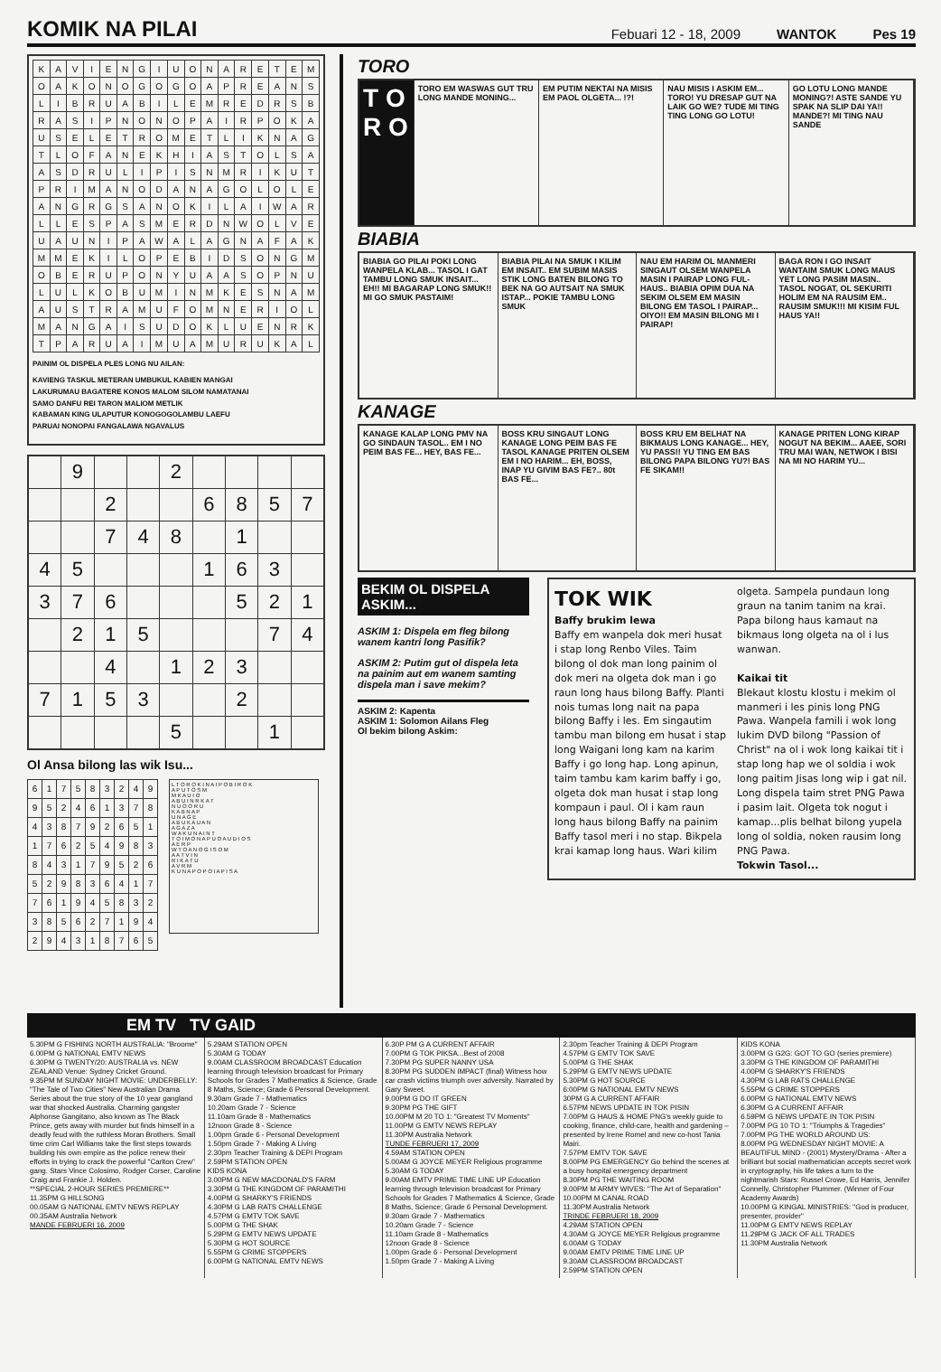KOMIK NA PILAI
Febuari 12 - 18, 2009 WANTOK Pes 19
| K | A | V | I | E | N | G | I | U | O | N | A | R | E | T | E | M |
| O | A | K | O | N | O | G | O | G | O | A | P | R | E | A | N | S |
| L | I | B | R | U | A | B | I | L | E | M | R | E | D | R | S | B |
| R | A | S | I | P | N | O | N | O | P | A | I | R | P | O | K | A |
| U | S | E | L | E | T | R | O | M | E | T | L | I | K | N | A | G |
| T | L | O | F | A | N | E | K | H | I | A | S | T | O | L | S | A |
| A | S | D | R | U | L | I | P | I | S | N | M | R | I | K | U | T |
| P | R | I | M | A | N | O | D | A | N | A | G | O | L | O | L | E |
| A | N | G | R | G | S | A | N | O | K | I | L | A | I | W | A | R |
| L | L | E | S | P | A | S | M | E | R | D | N | W | O | L | V | E |
| U | A | U | N | I | P | A | W | A | L | A | G | N | A | F | A | K |
| M | M | E | K | I | L | O | P | E | B | I | D | S | O | N | G | M |
| O | B | E | R | U | P | O | N | Y | U | A | A | S | O | P | N | U |
| L | U | L | K | O | B | U | M | I | N | M | K | E | S | N | A | M |
| A | U | S | T | R | A | M | U | F | O | M | N | E | R | I | O | L |
| M | A | N | G | A | I | S | U | D | O | K | L | U | E | N | R | K |
| T | P | A | R | U | A | I | M | U | A | M | U | R | U | K | A | L |
PAINIM OL DISPELA PLES LONG NU AILAN:
KAVIENG TASKUL METERAN UMBUKUL KABIEN MANGAI
LAKURUMAU BAGATERE KONOS MALOM SILOM NAMATANAI
SAMO DANFU REI TARON MALIOM METLIK
KABAMAN KING ULAPUTUR KONOGOGOLAMBU LAEFU
PARUAI NONOPAI FANGALAWA NGAVALUS
| | 9 | | | 2 | | | | |
| | | 2 | | | 6 | 8 | 5 | 7 |
| | | 7 | 4 | 8 | | 1 | | |
| 4 | 5 | | | | 1 | 6 | 3 | |
| 3 | 7 | 6 | | | | 5 | 2 | 1 |
| | 2 | 1 | 5 | | | | 7 | 4 |
| | | 4 | | 1 | 2 | 3 | | |
| 7 | 1 | 5 | 3 | | | 2 | | |
| | | | | 5 | | | 1 | |
Ol Ansa bilong las wik Isu...
| 6 | 1 | 7 | 5 | 8 | 3 | 2 | 4 | 9 |
| 9 | 5 | 2 | 4 | 6 | 1 | 3 | 7 | 8 |
| 4 | 3 | 8 | 7 | 9 | 2 | 6 | 5 | 1 |
| 1 | 7 | 6 | 2 | 5 | 4 | 9 | 8 | 3 |
| 8 | 4 | 3 | 1 | 7 | 9 | 5 | 2 | 6 |
| 5 | 2 | 9 | 8 | 3 | 6 | 4 | 1 | 7 |
| 7 | 6 | 1 | 9 | 4 | 5 | 8 | 3 | 2 |
| 3 | 8 | 5 | 6 | 2 | 7 | 1 | 9 | 4 |
| 2 | 9 | 4 | 3 | 1 | 8 | 7 | 6 | 5 |
L T O R O K I N A I P O B I R O K
A P U T O S M
M K A U I O
A B U I N R K A T
N U O O R U
K A B N A P
U N A G E
A B U K A U A N
A G A Z A
W A K U N A I N T
T O I M O N A P U O A U D I O S
A E R P
W T O A N O G I S O M
A A T V I N
R I K A T U
A V R M
K U N A P O P O I A P I S A
TORO
T O R O
TORO EM WASWAS GUT TRU LONG MANDE MONING...
EM PUTIM NEKTAI NA MISIS EM PAOL OLGETA... !?!
NAU MISIS I ASKIM EM... TORO! YU DRESAP GUT NA LAIK GO WE? TUDE MI TING TING LONG GO LOTU!
GO LOTU LONG MANDE MONING?! ASTE SANDE YU SPAK NA SLIP DAI YA!! MANDE?! MI TING NAU SANDE
BIABIA
BIABIA GO PILAI POKI LONG WANPELA KLAB... TASOL I GAT TAMBU LONG SMUK INSAIT... EH!! MI BAGARAP LONG SMUK!! MI GO SMUK PASTAIM!
BIABIA PILAI NA SMUK I KILIM EM INSAIT.. EM SUBIM MASIS STIK LONG BATEN BILONG TO BEK NA GO AUTSAIT NA SMUK ISTAP... POKIE TAMBU LONG SMUK
NAU EM HARIM OL MANMERI SINGAUT OLSEM WANPELA MASIN I PAIRAP LONG FUL-HAUS.. BIABIA OPIM DUA NA SEKIM OLSEM EM MASIN BILONG EM TASOL I PAIRAP... OIYO!! EM MASIN BILONG MI I PAIRAP!
BAGA RON I GO INSAIT WANTAIM SMUK LONG MAUS YET LONG PASIM MASIN.. TASOL NOGAT, OL SEKURITI HOLIM EM NA RAUSIM EM.. RAUSIM SMUK!!! MI KISIM FUL HAUS YA!!
KANAGE
KANAGE KALAP LONG PMV NA GO SINDAUN TASOL.. EM I NO PEIM BAS FE... HEY, BAS FE...
BOSS KRU SINGAUT LONG KANAGE LONG PEIM BAS FE TASOL KANAGE PRITEN OLSEM EM I NO HARIM... EH, BOSS, INAP YU GIVIM BAS FE?.. 80t BAS FE...
BOSS KRU EM BELHAT NA BIKMAUS LONG KANAGE... HEY, YU PASS!! YU TING EM BAS BILONG PAPA BILONG YU?! BAS FE SIKAM!!
KANAGE PRITEN LONG KIRAP NOGUT NA BEKIM... AAEE, SORI TRU MAI WAN, NETWOK I BISI NA MI NO HARIM YU...
BEKIM OL DISPELA ASKIM...
ASKIM 1: Dispela em fleg bilong wanem kantri long Pasifik?
ASKIM 2: Putim gut ol dispela leta na painim aut em wanem samting dispela man i save mekim?
ASKIM 2: Kapenta
ASKIM 1: Solomon Ailans Fleg
Ol bekim bilong Askim:
TOK WIK
Baffy brukim lewa
Baffy em wanpela dok meri husat i stap long Renbo Viles. Taim bilong ol dok man long painim ol dok meri na olgeta dok man i go raun long haus bilong Baffy. Planti nois tumas long nait na papa bilong Baffy i les. Em singautim tambu man bilong em husat i stap long Waigani long kam na karim Baffy i go long hap. Long apinun, taim tambu kam karim baffy i go, olgeta dok man husat i stap long kompaun i paul. Ol i kam raun long haus bilong Baffy na painim Baffy tasol meri i no stap. Bikpela krai kamap long haus. Wari kilim olgeta. Sampela pundaun long graun na tanim tanim na krai. Papa bilong haus kamaut na bikmaus long olgeta na ol i lus wanwan.
Kaikai tit
Blekaut klostu klostu i mekim ol manmeri i les pinis long PNG Pawa. Wanpela famili i wok long lukim DVD bilong "Passion of Christ" na ol i wok long kaikai tit i stap long hap we ol soldia i wok long paitim Jisas long wip i gat nil. Long dispela taim stret PNG Pawa i pasim lait. Olgeta tok nogut i kamap...plis belhat bilong yupela long ol soldia, noken rausim long PNG Pawa.
Tokwin Tasol...
EM TV TV GAID
5.30PM G FISHING NORTH AUSTRALIA: "Broome"
6.00PM G NATIONAL EMTV NEWS
6.30PM G TWENTY/20: AUSTRALIA vs. NEW ZEALAND Venue: Sydney Cricket Ground.
9.35PM M SUNDAY NIGHT MOVIE: UNDERBELLY: "The Tale of Two Cities" New Australian Drama Series about the true story of the 10 year gangland war that shocked Australia. Charming gangster Alphonse Gangitano, also known as The Black Prince, gets away with murder but finds himself in a deadly feud with the ruthless Moran Brothers. Small time crim Carl Williams take the first steps towards building his own empire as the police renew their efforts in trying to crack the powerful "Carlton Crew" gang. Stars Vince Colosimo, Rodger Corser, Caroline Craig and Frankie J. Holden.
**SPECIAL 2-HOUR SERIES PREMIERE**
11.35PM G HILLSONG
00.05AM G NATIONAL EMTV NEWS REPLAY
00.35AM Australia Network
MANDE FEBRUERI 16, 2009
5.29AM STATION OPEN
5.30AM G TODAY
9.00AM CLASSROOM BROADCAST Education learning through television broadcast for Primary Schools for Grades 7 Mathematics & Science, Grade 8 Maths, Science; Grade 6 Personal Development.
9.30am Grade 7 - Mathematics
10.20am Grade 7 - Science
11.10am Grade 8 - Mathematics
12noon Grade 8 - Science
1.00pm Grade 6 - Personal Development
1.50pm Grade 7 - Making A Living
2.30pm Teacher Training & DEPI Program
2.59PM STATION OPEN
KIDS KONA
3.00PM G NEW MACDONALD'S FARM
3.30PM G THE KINGDOM OF PARAMITHI
4.00PM G SHARKY'S FRIENDS
4.30PM G LAB RATS CHALLENGE
4.57PM G EMTV TOK SAVE
5.00PM G THE SHAK
5.29PM G EMTV NEWS UPDATE
5.30PM G HOT SOURCE
5.55PM G CRIME STOPPERS
6.00PM G NATIONAL EMTV NEWS
6.30P PM G A CURRENT AFFAIR
7.00PM G TOK PIKSA...Best of 2008
7.30PM PG SUPER NANNY USA
8.30PM PG SUDDEN IMPACT (final) Witness how car crash victims triumph over adversity. Narrated by Gary Sweet.
9.00PM G DO IT GREEN
9.30PM PG THE GIFT
10.00PM M 20 TO 1: "Greatest TV Moments"
11.00PM G EMTV NEWS REPLAY
11.30PM Australia Network
TUNDE FEBRUERI 17, 2009
4.59AM STATION OPEN
5.00AM G JOYCE MEYER Religious programme
5.30AM G TODAY
9.00AM EMTV PRIME TIME LINE UP Education learning through television broadcast for Primary Schools for Grades 7 Mathematics & Science, Grade 8 Maths, Science; Grade 6 Personal Development.
9.30am Grade 7 - Mathematics
10.20am Grade 7 - Science
11.10am Grade 8 - Mathematics
12noon Grade 8 - Science
1.00pm Grade 6 - Personal Development
1.50pm Grade 7 - Making A Living
2.30pm Teacher Training & DEPI Program
4.57PM G EMTV TOK SAVE
5.00PM G THE SHAK
5.29PM G EMTV NEWS UPDATE
5.30PM G HOT SOURCE
6:00PM G NATIONAL EMTV NEWS
30PM G A CURRENT AFFAIR
6.57PM NEWS UPDATE IN TOK PISIN
7.00PM G HAUS & HOME PNG's weekly guide to cooking, finance, child-care, health and gardening – presented by Irene Romel and new co-host Tania Mairi.
7.57PM EMTV TOK SAVE
8.00PM PG EMERGENCY Go behind the scenes at a busy hospital emergency department
8.30PM PG THE WAITING ROOM
9.00PM M ARMY WIVES: "The Art of Separation"
10.00PM M CANAL ROAD
11.30PM Australia Network
TRINDE FEBRUERI 18, 2009
4.29AM STATION OPEN
4.30AM G JOYCE MEYER Religious programme
6.00AM G TODAY
9.00AM EMTV PRIME TIME LINE UP
9.30AM CLASSROOM BROADCAST
2.59PM STATION OPEN
KIDS KONA
3.00PM G G2G: GOT TO GO (series premiere)
3.30PM G THE KINGDOM OF PARAMITHI
4.00PM G SHARKY'S FRIENDS
4.30PM G LAB RATS CHALLENGE
5.55PM G CRIME STOPPERS
6.00PM G NATIONAL EMTV NEWS
6.30PM G A CURRENT AFFAIR
6.59PM G NEWS UPDATE IN TOK PISIN
7.00PM PG 10 TO 1: "Triumphs & Tragedies"
7.00PM PG THE WORLD AROUND US:
8.00PM PG WEDNESDAY NIGHT MOVIE: A BEAUTIFUL MIND - (2001) Mystery/Drama - After a brilliant but social mathematician accepts secret work in cryptography, his life takes a turn to the nightmarish Stars: Russel Crowe, Ed Harris, Jennifer Connelly, Christopher Plummer. (Winner of Four Academy Awards)
10.00PM G KINGAL MINISTRIES: "God is producer, presenter, provider"
11.00PM G EMTV NEWS REPLAY
11.29PM G JACK OF ALL TRADES
11.30PM Australia Network